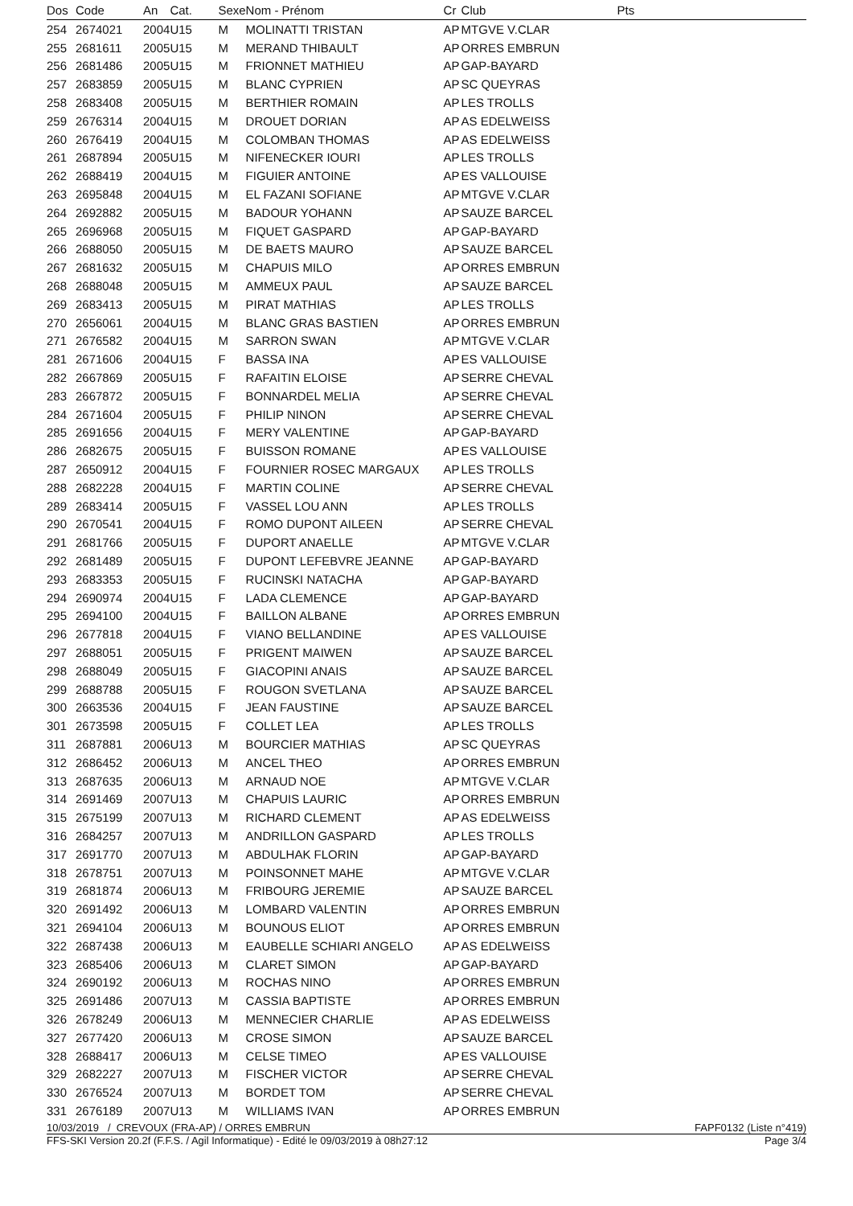| Dos | Code | An | Cat. | Sexe | Nom - Prénom | Cr | Club | Pts |
| --- | --- | --- | --- | --- | --- | --- | --- | --- |
| 254 | 2674021 | 2004 | U15 | M | MOLINATTI TRISTAN | AP | MTGVE V.CLAR | |
| 255 | 2681611 | 2005 | U15 | M | MERAND THIBAULT | AP | ORRES EMBRUN | |
| 256 | 2681486 | 2005 | U15 | M | FRIONNET MATHIEU | AP | GAP-BAYARD | |
| 257 | 2683859 | 2005 | U15 | M | BLANC CYPRIEN | AP | SC QUEYRAS | |
| 258 | 2683408 | 2005 | U15 | M | BERTHIER ROMAIN | AP | LES TROLLS | |
| 259 | 2676314 | 2004 | U15 | M | DROUET DORIAN | AP | AS EDELWEISS | |
| 260 | 2676419 | 2004 | U15 | M | COLOMBAN THOMAS | AP | AS EDELWEISS | |
| 261 | 2687894 | 2005 | U15 | M | NIFENECKER IOURI | AP | LES TROLLS | |
| 262 | 2688419 | 2004 | U15 | M | FIGUIER ANTOINE | AP | ES VALLOUISE | |
| 263 | 2695848 | 2004 | U15 | M | EL FAZANI SOFIANE | AP | MTGVE V.CLAR | |
| 264 | 2692882 | 2005 | U15 | M | BADOUR YOHANN | AP | SAUZE BARCEL | |
| 265 | 2696968 | 2005 | U15 | M | FIQUET GASPARD | AP | GAP-BAYARD | |
| 266 | 2688050 | 2005 | U15 | M | DE BAETS MAURO | AP | SAUZE BARCEL | |
| 267 | 2681632 | 2005 | U15 | M | CHAPUIS MILO | AP | ORRES EMBRUN | |
| 268 | 2688048 | 2005 | U15 | M | AMMEUX PAUL | AP | SAUZE BARCEL | |
| 269 | 2683413 | 2005 | U15 | M | PIRAT MATHIAS | AP | LES TROLLS | |
| 270 | 2656061 | 2004 | U15 | M | BLANC GRAS BASTIEN | AP | ORRES EMBRUN | |
| 271 | 2676582 | 2004 | U15 | M | SARRON SWAN | AP | MTGVE V.CLAR | |
| 281 | 2671606 | 2004 | U15 | F | BASSA INA | AP | ES VALLOUISE | |
| 282 | 2667869 | 2005 | U15 | F | RAFAITIN ELOISE | AP | SERRE CHEVAL | |
| 283 | 2667872 | 2005 | U15 | F | BONNARDEL MELIA | AP | SERRE CHEVAL | |
| 284 | 2671604 | 2005 | U15 | F | PHILIP NINON | AP | SERRE CHEVAL | |
| 285 | 2691656 | 2004 | U15 | F | MERY VALENTINE | AP | GAP-BAYARD | |
| 286 | 2682675 | 2005 | U15 | F | BUISSON ROMANE | AP | ES VALLOUISE | |
| 287 | 2650912 | 2004 | U15 | F | FOURNIER ROSEC MARGAUX | AP | LES TROLLS | |
| 288 | 2682228 | 2004 | U15 | F | MARTIN COLINE | AP | SERRE CHEVAL | |
| 289 | 2683414 | 2005 | U15 | F | VASSEL LOU ANN | AP | LES TROLLS | |
| 290 | 2670541 | 2004 | U15 | F | ROMO DUPONT AILEEN | AP | SERRE CHEVAL | |
| 291 | 2681766 | 2005 | U15 | F | DUPORT ANAELLE | AP | MTGVE V.CLAR | |
| 292 | 2681489 | 2005 | U15 | F | DUPONT LEFEBVRE JEANNE | AP | GAP-BAYARD | |
| 293 | 2683353 | 2005 | U15 | F | RUCINSKI NATACHA | AP | GAP-BAYARD | |
| 294 | 2690974 | 2004 | U15 | F | LADA CLEMENCE | AP | GAP-BAYARD | |
| 295 | 2694100 | 2004 | U15 | F | BAILLON ALBANE | AP | ORRES EMBRUN | |
| 296 | 2677818 | 2004 | U15 | F | VIANO BELLANDINE | AP | ES VALLOUISE | |
| 297 | 2688051 | 2005 | U15 | F | PRIGENT MAIWEN | AP | SAUZE BARCEL | |
| 298 | 2688049 | 2005 | U15 | F | GIACOPINI ANAIS | AP | SAUZE BARCEL | |
| 299 | 2688788 | 2005 | U15 | F | ROUGON SVETLANA | AP | SAUZE BARCEL | |
| 300 | 2663536 | 2004 | U15 | F | JEAN FAUSTINE | AP | SAUZE BARCEL | |
| 301 | 2673598 | 2005 | U15 | F | COLLET LEA | AP | LES TROLLS | |
| 311 | 2687881 | 2006 | U13 | M | BOURCIER MATHIAS | AP | SC QUEYRAS | |
| 312 | 2686452 | 2006 | U13 | M | ANCEL THEO | AP | ORRES EMBRUN | |
| 313 | 2687635 | 2006 | U13 | M | ARNAUD NOE | AP | MTGVE V.CLAR | |
| 314 | 2691469 | 2007 | U13 | M | CHAPUIS LAURIC | AP | ORRES EMBRUN | |
| 315 | 2675199 | 2007 | U13 | M | RICHARD CLEMENT | AP | AS EDELWEISS | |
| 316 | 2684257 | 2007 | U13 | M | ANDRILLON GASPARD | AP | LES TROLLS | |
| 317 | 2691770 | 2007 | U13 | M | ABDULHAK FLORIN | AP | GAP-BAYARD | |
| 318 | 2678751 | 2007 | U13 | M | POINSONNET MAHE | AP | MTGVE V.CLAR | |
| 319 | 2681874 | 2006 | U13 | M | FRIBOURG JEREMIE | AP | SAUZE BARCEL | |
| 320 | 2691492 | 2006 | U13 | M | LOMBARD VALENTIN | AP | ORRES EMBRUN | |
| 321 | 2694104 | 2006 | U13 | M | BOUNOUS ELIOT | AP | ORRES EMBRUN | |
| 322 | 2687438 | 2006 | U13 | M | EAUBELLE SCHIARI ANGELO | AP | AS EDELWEISS | |
| 323 | 2685406 | 2006 | U13 | M | CLARET SIMON | AP | GAP-BAYARD | |
| 324 | 2690192 | 2006 | U13 | M | ROCHAS NINO | AP | ORRES EMBRUN | |
| 325 | 2691486 | 2007 | U13 | M | CASSIA BAPTISTE | AP | ORRES EMBRUN | |
| 326 | 2678249 | 2006 | U13 | M | MENNECIER CHARLIE | AP | AS EDELWEISS | |
| 327 | 2677420 | 2006 | U13 | M | CROSE SIMON | AP | SAUZE BARCEL | |
| 328 | 2688417 | 2006 | U13 | M | CELSE TIMEO | AP | ES VALLOUISE | |
| 329 | 2682227 | 2007 | U13 | M | FISCHER VICTOR | AP | SERRE CHEVAL | |
| 330 | 2676524 | 2007 | U13 | M | BORDET TOM | AP | SERRE CHEVAL | |
| 331 | 2676189 | 2007 | U13 | M | WILLIAMS IVAN | AP | ORRES EMBRUN | |
10/03/2019 / CREVOUX (FRA-AP) / ORRES EMBRUN FAPF0132 (Liste n°419)
FFS-SKI Version 20.2f (F.F.S. / Agil Informatique) - Edité le 09/03/2019 à 08h27:12 Page 3/4